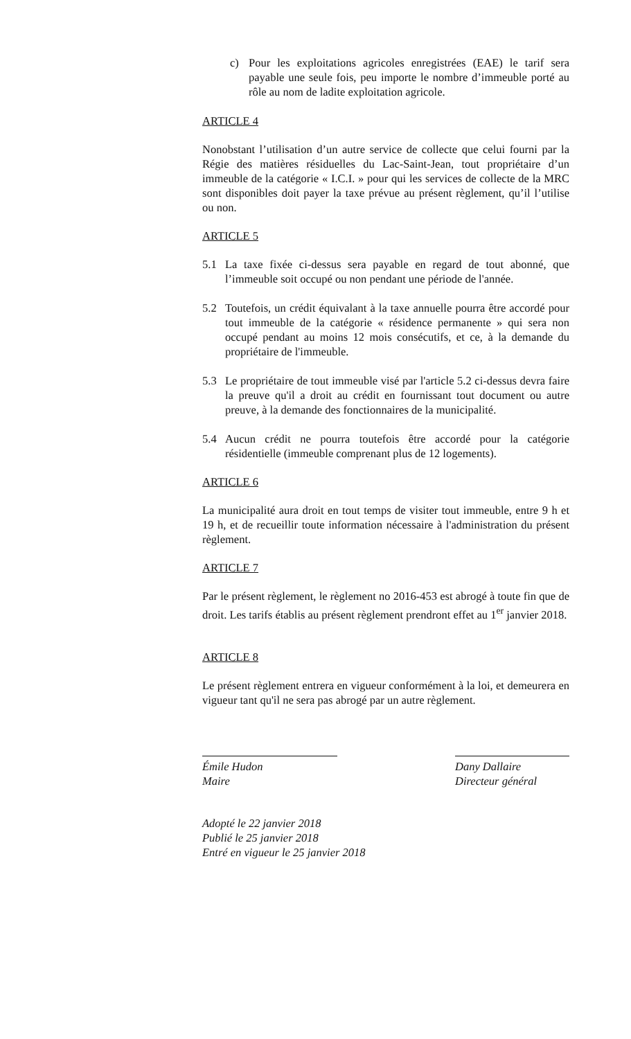c) Pour les exploitations agricoles enregistrées (EAE) le tarif sera payable une seule fois, peu importe le nombre d’immeuble porté au rôle au nom de ladite exploitation agricole.
ARTICLE 4
Nonobstant l’utilisation d’un autre service de collecte que celui fourni par la Régie des matières résiduelles du Lac-Saint-Jean, tout propriétaire d’un immeuble de la catégorie « I.C.I. » pour qui les services de collecte de la MRC sont disponibles doit payer la taxe prévue au présent règlement, qu’il l’utilise ou non.
ARTICLE 5
5.1 La taxe fixée ci-dessus sera payable en regard de tout abonné, que l’immeuble soit occupé ou non pendant une période de l'année.
5.2 Toutefois, un crédit équivalant à la taxe annuelle pourra être accordé pour tout immeuble de la catégorie « résidence permanente » qui sera non occupé pendant au moins 12 mois consécutifs, et ce, à la demande du propriétaire de l'immeuble.
5.3 Le propriétaire de tout immeuble visé par l'article 5.2 ci-dessus devra faire la preuve qu'il a droit au crédit en fournissant tout document ou autre preuve, à la demande des fonctionnaires de la municipalité.
5.4 Aucun crédit ne pourra toutefois être accordé pour la catégorie résidentielle (immeuble comprenant plus de 12 logements).
ARTICLE 6
La municipalité aura droit en tout temps de visiter tout immeuble, entre 9 h et 19 h, et de recueillir toute information nécessaire à l'administration du présent règlement.
ARTICLE 7
Par le présent règlement, le règlement no 2016-453 est abrogé à toute fin que de droit. Les tarifs établis au présent règlement prendront effet au 1<sup>er</sup> janvier 2018.
ARTICLE 8
Le présent règlement entrera en vigueur conformément à la loi, et demeurera en vigueur tant qu'il ne sera pas abrogé par un autre règlement.
Émile Hudon
Maire
Dany Dallaire
Directeur général
Adopté le 22 janvier 2018
Publié le 25 janvier 2018
Entré en vigueur le 25 janvier 2018